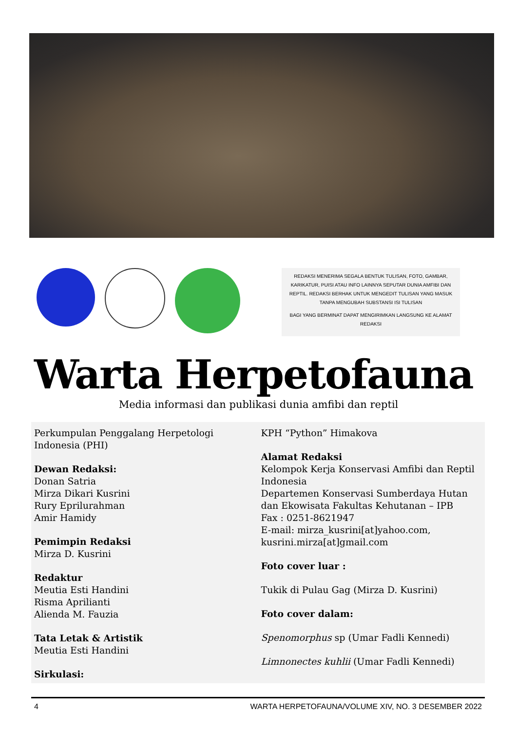REDAKSI MENERIMA SEGALA BENTUK TULISAN, FOTO, GAMBAR, KARIKATUR, PUISI ATAU INFO LAINNYA SEPUTAR DUNIA AMFIBI DAN REPTIL. REDAKSI BERHAK UNTUK MENGEDIT TULISAN YANG MASUK TANPA MENGUBAH SUBSTANSI ISI TULISAN
BAGI YANG BERMINAT DAPAT MENGIRIMKAN LANGSUNG KE ALAMAT REDAKSI
Warta Herpetofauna
Media informasi dan publikasi dunia amfibi dan reptil
Perkumpulan Penggalang Herpetologi Indonesia (PHI)
Dewan Redaksi:
Donan Satria
Mirza Dikari Kusrini
Rury Eprilurahman
Amir Hamidy
Pemimpin Redaksi
Mirza D. Kusrini
Redaktur
Meutia Esti Handini
Risma Aprilianti
Alienda M. Fauzia
Tata Letak & Artistik
Meutia Esti Handini
Sirkulasi:
KPH “Python” Himakova
Alamat Redaksi
Kelompok Kerja Konservasi Amfibi dan Reptil Indonesia
Departemen Konservasi Sumberdaya Hutan dan Ekowisata Fakultas Kehutanan – IPB
Fax : 0251-8621947
E-mail: mirza_kusrini[at]yahoo.com, kusrini.mirza[at]gmail.com
Foto cover luar :
Tukik di Pulau Gag (Mirza D. Kusrini)
Foto cover dalam:
Spenomorphus sp (Umar Fadli Kennedi)
Limnonectes kuhlii (Umar Fadli Kennedi)
4 WARTA HERPETOFAUNA/VOLUME XIV, NO. 3 DESEMBER 2022